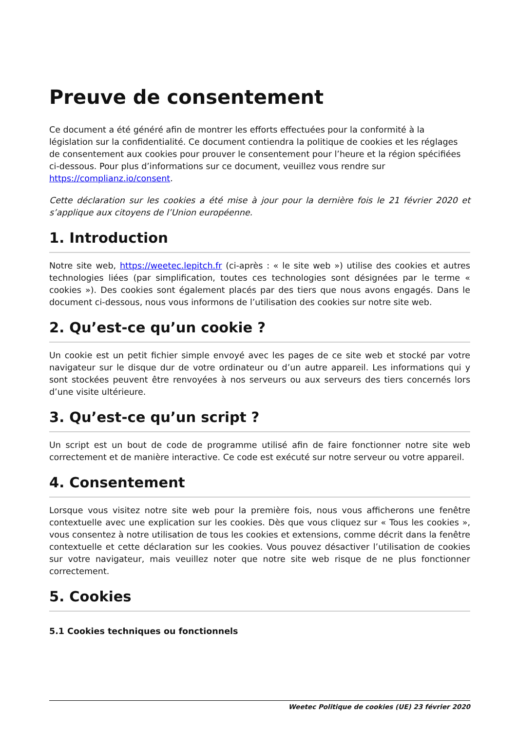Preuve de consentement
Ce document a été généré afin de montrer les efforts effectuées pour la conformité à la législation sur la confidentialité. Ce document contiendra la politique de cookies et les réglages de consentement aux cookies pour prouver le consentement pour l’heure et la région spécifiées ci-dessous. Pour plus d’informations sur ce document, veuillez vous rendre sur https://complianz.io/consent.
Cette déclaration sur les cookies a été mise à jour pour la dernière fois le 21 février 2020 et s’applique aux citoyens de l’Union européenne.
1. Introduction
Notre site web, https://weetec.lepitch.fr (ci-après : « le site web ») utilise des cookies et autres technologies liées (par simplification, toutes ces technologies sont désignées par le terme « cookies »). Des cookies sont également placés par des tiers que nous avons engagés. Dans le document ci-dessous, nous vous informons de l’utilisation des cookies sur notre site web.
2. Qu’est-ce qu’un cookie ?
Un cookie est un petit fichier simple envoyé avec les pages de ce site web et stocké par votre navigateur sur le disque dur de votre ordinateur ou d’un autre appareil. Les informations qui y sont stockées peuvent être renvoyées à nos serveurs ou aux serveurs des tiers concernés lors d’une visite ultérieure.
3. Qu’est-ce qu’un script ?
Un script est un bout de code de programme utilisé afin de faire fonctionner notre site web correctement et de manière interactive. Ce code est exécuté sur notre serveur ou votre appareil.
4. Consentement
Lorsque vous visitez notre site web pour la première fois, nous vous afficherons une fenêtre contextuelle avec une explication sur les cookies. Dès que vous cliquez sur « Tous les cookies », vous consentez à notre utilisation de tous les cookies et extensions, comme décrit dans la fenêtre contextuelle et cette déclaration sur les cookies. Vous pouvez désactiver l’utilisation de cookies sur votre navigateur, mais veuillez noter que notre site web risque de ne plus fonctionner correctement.
5. Cookies
5.1 Cookies techniques ou fonctionnels
Weetec Politique de cookies (UE) 23 février 2020